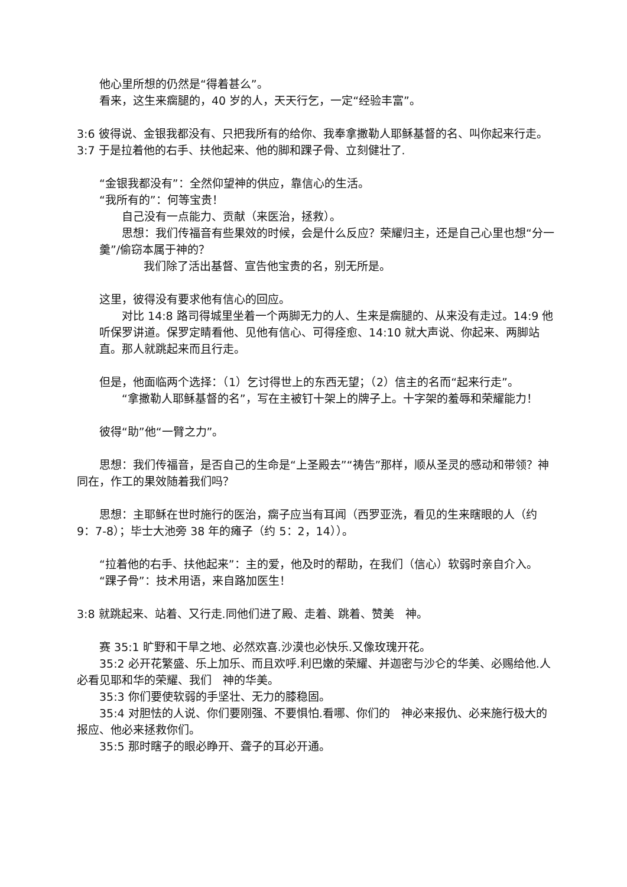他心里所想的仍然是“得着甚么”。
看来，这生来瘸腿的，40 岁的人，天天行乞，一定“经验丰富”。
3:6 彼得说、金银我都没有、只把我所有的给你、我奉拿撒勒人耶稣基督的名、叫你起来行走。
3:7 于是拉着他的右手、扶他起来、他的脚和踝子骨、立刻健壮了.
“金银我都没有”：全然仰望神的供应，靠信心的生活。
“我所有的”：何等宝贵！
自己没有一点能力、贡献（来医治，拯救）。
思想：我们传福音有些果效的时候，会是什么反应？荣耀归主，还是自己心里也想“分一羹”/偷窃本属于神的？
我们除了活出基督、宣告他宝贵的名，别无所是。
这里，彼得没有要求他有信心的回应。
对比 14:8 路司得城里坐着一个两脚无力的人、生来是瘸腿的、从来没有走过。14:9 他听保罗讲道。保罗定睛看他、见他有信心、可得痊愈、14:10 就大声说、你起来、两脚站直。那人就跳起来而且行走。
但是，他面临两个选择：（1）乞讨得世上的东西无望；（2）信主的名而“起来行走”。
“拿撒勒人耶稣基督的名”，写在主被钉十架上的牌子上。十字架的羞辱和荣耀能力！
彼得“助”他“一臂之力”。
思想：我们传福音，是否自己的生命是“上圣殿去”“祷告”那样，顺从圣灵的感动和带领？神同在，作工的果效随着我们吗？
思想：主耶稣在世时施行的医治，瘸子应当有耳闻（西罗亚洗，看见的生来瞎眼的人（约 9：7-8）；毕士大池旁 38 年的瘫子（约 5：2，14））。
“拉着他的右手、扶他起来”：主的爱，他及时的帮助，在我们（信心）软弱时亲自介入。
“踝子骨”：技术用语，来自路加医生！
3:8 就跳起来、站着、又行走.同他们进了殿、走着、跳着、赞美　神。
赛 35:1 旷野和干旱之地、必然欢喜.沙漠也必快乐.又像玫瑰开花。
35:2 必开花繁盛、乐上加乐、而且欢呼.利巴嫩的荣耀、并迦密与沙仑的华美、必赐给他.人必看见耶和华的荣耀、我们　神的华美。
35:3 你们要使软弱的手坚壮、无力的膝稳固。
35:4 对胆怯的人说、你们要刚强、不要惧怕.看哪、你们的　神必来报仇、必来施行极大的报应、他必来拯救你们。
35:5 那时瞎子的眼必睁开、聋子的耳必开通。